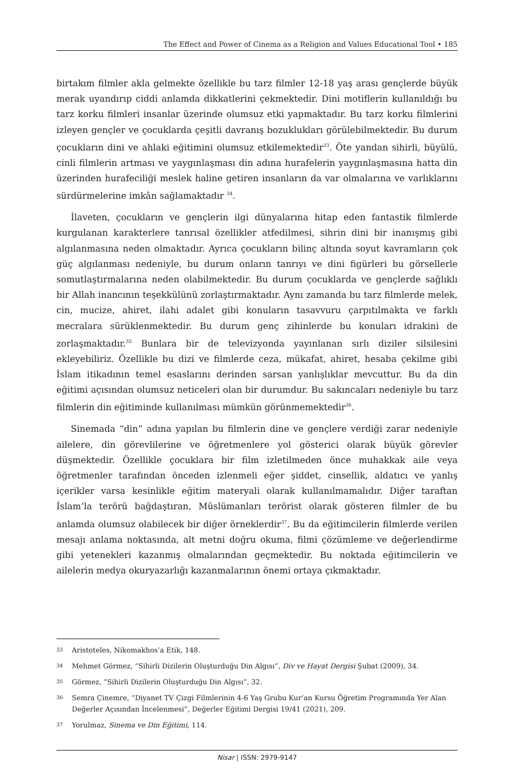The Effect and Power of Cinema as a Religion and Values Educational Tool • 185
birtakım filmler akla gelmekte özellikle bu tarz filmler 12-18 yaş arası gençlerde büyük merak uyandırıp ciddi anlamda dikkatlerini çekmektedir. Dini motiflerin kullanıldığı bu tarz korku filmleri insanlar üzerinde olumsuz etki yapmaktadır. Bu tarz korku filmlerini izleyen gençler ve çocuklarda çeşitli davranış bozuklukları görülebilmektedir. Bu durum çocukların dini ve ahlaki eğitimini olumsuz etkilemektedir<sup>33</sup>. Öte yandan sihirli, büyülü, cinli filmlerin artması ve yaygınlaşması din adına hurafelerin yaygınlaşmasına hatta din üzerinden hurafeciliği meslek haline getiren insanların da var olmalarına ve varlıklarını sürdürmelerine imkân sağlamaktadır <sup>34</sup>.
İlaveten, çocukların ve gençlerin ilgi dünyalarına hitap eden fantastik filmlerde kurgulanan karakterlere tanrısal özellikler atfedilmesi, sihrin dini bir inanışmış gibi algılanmasına neden olmaktadır. Ayrıca çocukların bilinç altında soyut kavramların çok güç algılanması nedeniyle, bu durum onların tanrıyı ve dini figürleri bu görsellerle somutlaştırmalarına neden olabilmektedir. Bu durum çocuklarda ve gençlerde sağlıklı bir Allah inancının teşekkülünü zorlaştırmaktadır. Aynı zamanda bu tarz filmlerde melek, cin, mucize, ahiret, ilahi adalet gibi konuların tasavvuru çarpıtılmakta ve farklı mecralara sürüklenmektedir. Bu durum genç zihinlerde bu konuları idrakini de zorlaşmaktadır.<sup>35</sup> Bunlara bir de televizyonda yayınlanan sırlı diziler silsilesini ekleyebiliriz. Özellikle bu dizi ve filmlerde ceza, mükafat, ahiret, hesaba çekilme gibi İslam itikadının temel esaslarını derinden sarsan yanlışlıklar mevcuttur. Bu da din eğitimi açısından olumsuz neticeleri olan bir durumdur. Bu sakıncaları nedeniyle bu tarz filmlerin din eğitiminde kullanılması mümkün görünmemektedir<sup>36</sup>.
Sinemada “din” adına yapılan bu filmlerin dine ve gençlere verdiği zarar nedeniyle ailelere, din görevlilerine ve öğretmenlere yol gösterici olarak büyük görevler düşmektedir. Özellikle çocuklara bir film izletilmeden önce muhakkak aile veya öğretmenler tarafından önceden izlenmeli eğer şiddet, cinsellik, aldatıcı ve yanlış içerikler varsa kesinlikle eğitim materyali olarak kullanılmamalıdır. Diğer taraftan İslam’la terörü bağdaştıran, Müslümanları terörist olarak gösteren filmler de bu anlamda olumsuz olabilecek bir diğer örneklerdir<sup>37</sup>. Bu da eğitimcilerin filmlerde verilen mesajı anlama noktasında, alt metni doğru okuma, filmi çözümleme ve değerlendirme gibi yetenekleri kazanmış olmalarından geçmektedir. Bu noktada eğitimcilerin ve ailelerin medya okuryazarlığı kazanmalarının önemi ortaya çıkmaktadır.
33 Aristoteles, Nikomakhos’a Etik, 148.
34 Mehmet Görmez, “Sihirli Dizilerin Oluşturduğu Din Algısı”, Div ve Hayat Dergisi Şubat (2009), 34.
35 Görmez, “Sihirli Dizilerin Oluşturduğu Din Algısı”, 32.
36 Semra Çinemre, “Diyanet TV Çizgi Filmlerinin 4-6 Yaş Grubu Kur’an Kursu Öğretim Programında Yer Alan Değerler Açısından İncelenmesi”, Değerler Eğitimi Dergisi 19/41 (2021), 209.
37 Yorulmaz, Sinema ve Din Eğitimi, 114.
Nisar | ISSN: 2979-9147